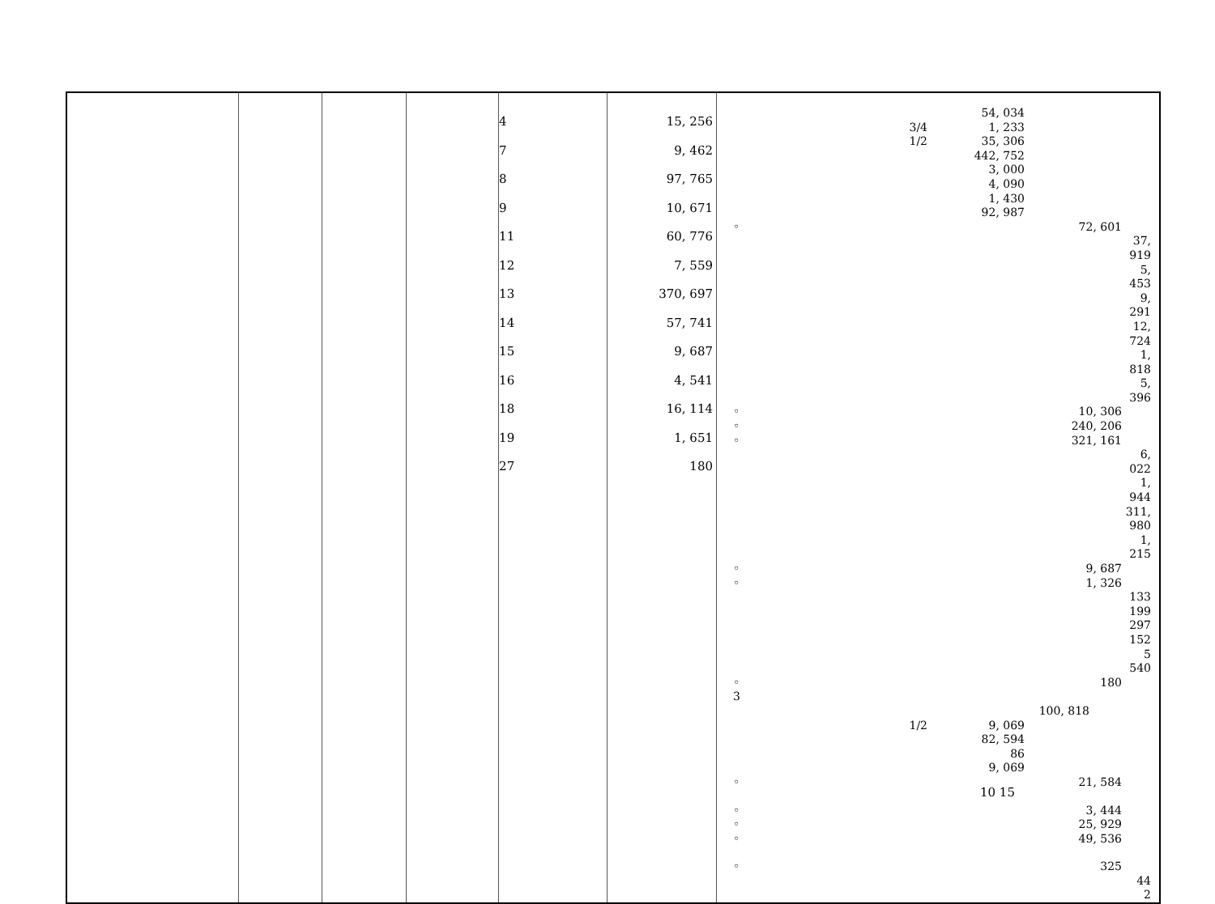| | | | | 4 7 8 9 11 12 13 14 15 16 18 19 27 | 15, 256 9, 462 97, 765 10, 671 60, 776 7, 559 370, 697 57, 741 9, 687 4, 541 16, 114 1, 651 180 | 54, 034 3/4 1, 233 1/2 35, 306 442, 752 3, 000 4, 090 1, 430 92, 987 ◦ 72, 601 37, 919 5, 453 9, 291 12, 724 1, 818 5, 396 ◦ 10, 306 ◦ 240, 206 ◦ 321, 161 6, 022 1, 944 311, 980 1, 215 ◦ 9, 687 ◦ 1, 326 133 199 297 152 5 540 ◦ 180 3 100, 818 1/2 9, 069 82, 594 86 9, 069 ◦ 21, 584 ◦ 3, 444 ◦ 25, 929 ◦ 49, 536 ◦ 325 44 2 |
10 15